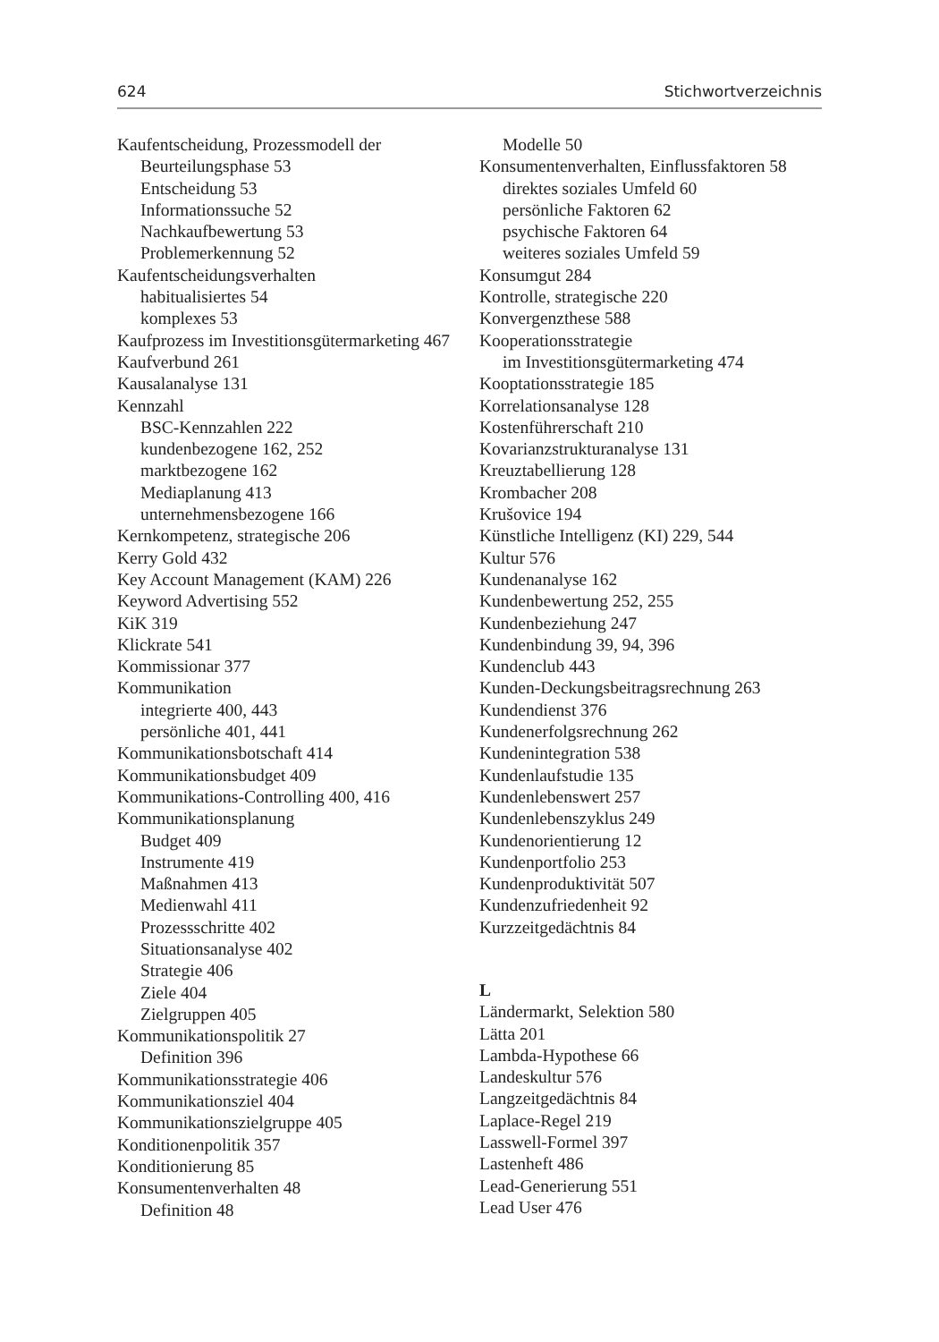624 Stichwortverzeichnis
Kaufentscheidung, Prozessmodell der
Beurteilungsphase 53
Entscheidung 53
Informationssuche 52
Nachkaufbewertung 53
Problemerkennung 52
Kaufentscheidungsverhalten
habitualisiertes 54
komplexes 53
Kaufprozess im Investitionsgütermarketing 467
Kaufverbund 261
Kausalanalyse 131
Kennzahl
BSC-Kennzahlen 222
kundenbezogene 162, 252
marktbezogene 162
Mediaplanung 413
unternehmensbezogene 166
Kernkompetenz, strategische 206
Kerry Gold 432
Key Account Management (KAM) 226
Keyword Advertising 552
KiK 319
Klickrate 541
Kommissionar 377
Kommunikation
integrierte 400, 443
persönliche 401, 441
Kommunikationsbotschaft 414
Kommunikationsbudget 409
Kommunikations-Controlling 400, 416
Kommunikationsplanung
Budget 409
Instrumente 419
Maßnahmen 413
Medienwahl 411
Prozessschritte 402
Situationsanalyse 402
Strategie 406
Ziele 404
Zielgruppen 405
Kommunikationspolitik 27
Definition 396
Kommunikationsstrategie 406
Kommunikationsziel 404
Kommunikationszielgruppe 405
Konditionenpolitik 357
Konditionierung 85
Konsumentenverhalten 48
Definition 48
Modelle 50
Konsumentenverhalten, Einflussfaktoren 58
direktes soziales Umfeld 60
persönliche Faktoren 62
psychische Faktoren 64
weiteres soziales Umfeld 59
Konsumgut 284
Kontrolle, strategische 220
Konvergenzthese 588
Kooperationsstrategie
im Investitionsgütermarketing 474
Kooptationsstrategie 185
Korrelationsanalyse 128
Kostenführerschaft 210
Kovarianzstrukturanalyse 131
Kreuztabellierung 128
Krombacher 208
Krušovice 194
Künstliche Intelligenz (KI) 229, 544
Kultur 576
Kundenanalyse 162
Kundenbewertung 252, 255
Kundenbeziehung 247
Kundenbindung 39, 94, 396
Kundenclub 443
Kunden-Deckungsbeitragsrechnung 263
Kundendienst 376
Kundenerfolgsrechnung 262
Kundenintegration 538
Kundenlaufstudie 135
Kundenlebenswert 257
Kundenlebenszyklus 249
Kundenorientierung 12
Kundenportfolio 253
Kundenproduktivität 507
Kundenzufriedenheit 92
Kurzzeitgedächtnis 84
L
Ländermarkt, Selektion 580
Lätta 201
Lambda-Hypothese 66
Landeskultur 576
Langzeitgedächtnis 84
Laplace-Regel 219
Lasswell-Formel 397
Lastenheft 486
Lead-Generierung 551
Lead User 476